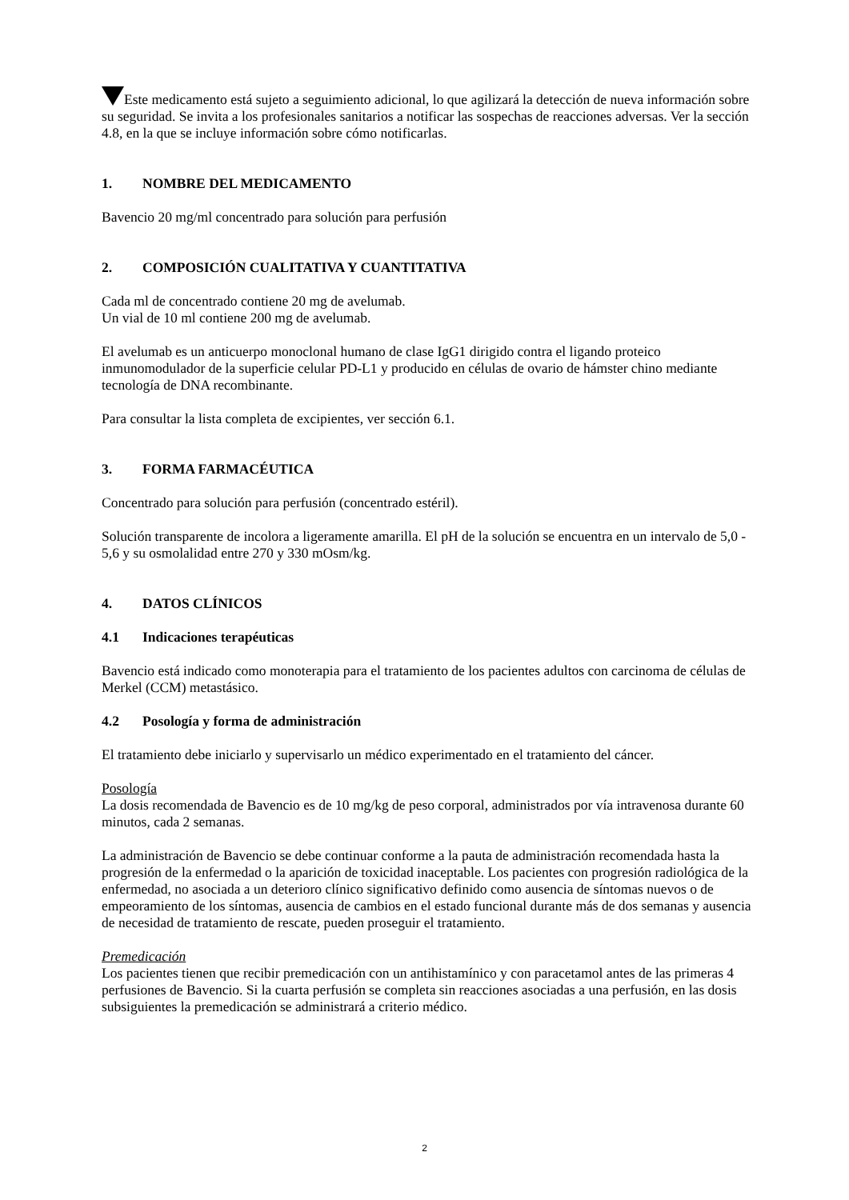Este medicamento está sujeto a seguimiento adicional, lo que agilizará la detección de nueva información sobre su seguridad. Se invita a los profesionales sanitarios a notificar las sospechas de reacciones adversas. Ver la sección 4.8, en la que se incluye información sobre cómo notificarlas.
1. NOMBRE DEL MEDICAMENTO
Bavencio 20 mg/ml concentrado para solución para perfusión
2. COMPOSICIÓN CUALITATIVA Y CUANTITATIVA
Cada ml de concentrado contiene 20 mg de avelumab.
Un vial de 10 ml contiene 200 mg de avelumab.
El avelumab es un anticuerpo monoclonal humano de clase IgG1 dirigido contra el ligando proteico inmunomodulador de la superficie celular PD-L1 y producido en células de ovario de hámster chino mediante tecnología de DNA recombinante.
Para consultar la lista completa de excipientes, ver sección 6.1.
3. FORMA FARMACÉUTICA
Concentrado para solución para perfusión (concentrado estéril).
Solución transparente de incolora a ligeramente amarilla. El pH de la solución se encuentra en un intervalo de 5,0 - 5,6 y su osmolalidad entre 270 y 330 mOsm/kg.
4. DATOS CLÍNICOS
4.1 Indicaciones terapéuticas
Bavencio está indicado como monoterapia para el tratamiento de los pacientes adultos con carcinoma de células de Merkel (CCM) metastásico.
4.2 Posología y forma de administración
El tratamiento debe iniciarlo y supervisarlo un médico experimentado en el tratamiento del cáncer.
Posología
La dosis recomendada de Bavencio es de 10 mg/kg de peso corporal, administrados por vía intravenosa durante 60 minutos, cada 2 semanas.
La administración de Bavencio se debe continuar conforme a la pauta de administración recomendada hasta la progresión de la enfermedad o la aparición de toxicidad inaceptable. Los pacientes con progresión radiológica de la enfermedad, no asociada a un deterioro clínico significativo definido como ausencia de síntomas nuevos o de empeoramiento de los síntomas, ausencia de cambios en el estado funcional durante más de dos semanas y ausencia de necesidad de tratamiento de rescate, pueden proseguir el tratamiento.
Premedicación
Los pacientes tienen que recibir premedicación con un antihistamínico y con paracetamol antes de las primeras 4 perfusiones de Bavencio. Si la cuarta perfusión se completa sin reacciones asociadas a una perfusión, en las dosis subsiguientes la premedicación se administrará a criterio médico.
2